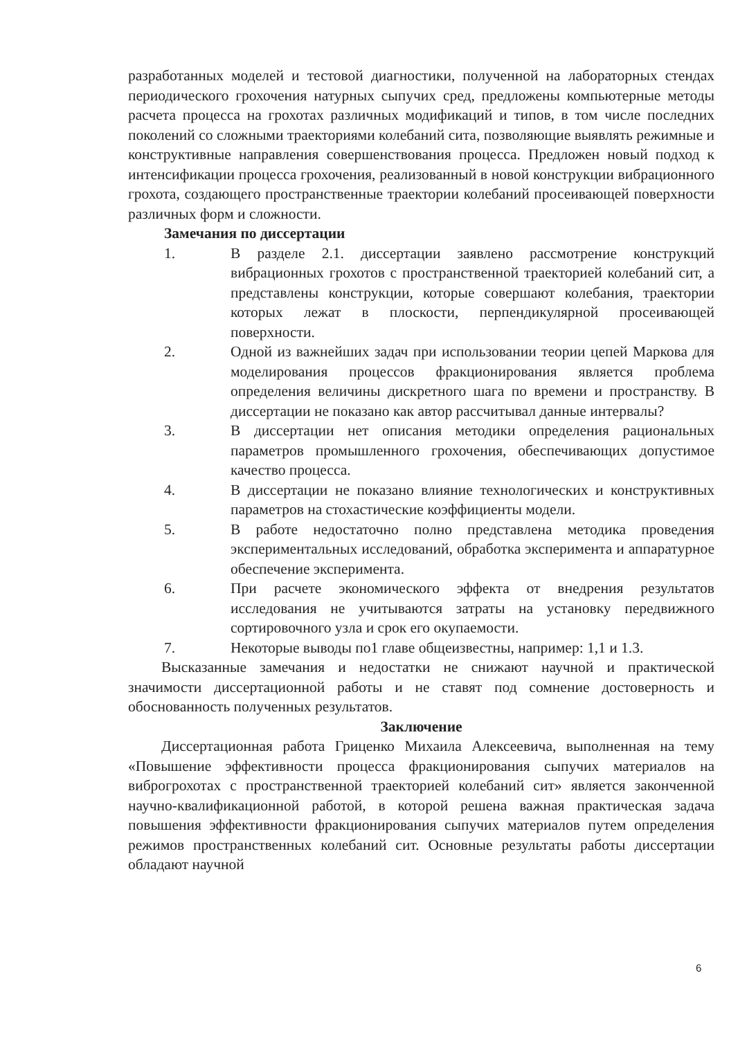разработанных моделей и тестовой диагностики, полученной на лабораторных стендах периодического грохочения натурных сыпучих сред, предложены компьютерные методы расчета процесса на грохотах различных модификаций и типов, в том числе последних поколений со сложными траекториями колебаний сита, позволяющие выявлять режимные и конструктивные направления совершенствования процесса. Предложен новый подход к интенсификации процесса грохочения, реализованный в новой конструкции вибрационного грохота, создающего пространственные траектории колебаний просеивающей поверхности различных форм и сложности.
Замечания по диссертации
1. В разделе 2.1. диссертации заявлено рассмотрение конструкций вибрационных грохотов с пространственной траекторией колебаний сит, а представлены конструкции, которые совершают колебания, траектории которых лежат в плоскости, перпендикулярной просеивающей поверхности.
2. Одной из важнейших задач при использовании теории цепей Маркова для моделирования процессов фракционирования является проблема определения величины дискретного шага по времени и пространству. В диссертации не показано как автор рассчитывал данные интервалы?
3. В диссертации нет описания методики определения рациональных параметров промышленного грохочения, обеспечивающих допустимое качество процесса.
4. В диссертации не показано влияние технологических и конструктивных параметров на стохастические коэффициенты модели.
5. В работе недостаточно полно представлена методика проведения экспериментальных исследований, обработка эксперимента и аппаратурное обеспечение эксперимента.
6. При расчете экономического эффекта от внедрения результатов исследования не учитываются затраты на установку передвижного сортировочного узла и срок его окупаемости.
7. Некоторые выводы по1 главе общеизвестны, например: 1,1 и 1.3.
Высказанные замечания и недостатки не снижают научной и практической значимости диссертационной работы и не ставят под сомнение достоверность и обоснованность полученных результатов.
Заключение
Диссертационная работа Гриценко Михаила Алексеевича, выполненная на тему «Повышение эффективности процесса фракционирования сыпучих материалов на виброгрохотах с пространственной траекторией колебаний сит» является законченной научно-квалификационной работой, в которой решена важная практическая задача повышения эффективности фракционирования сыпучих материалов путем определения режимов пространственных колебаний сит. Основные результаты работы диссертации обладают научной
6